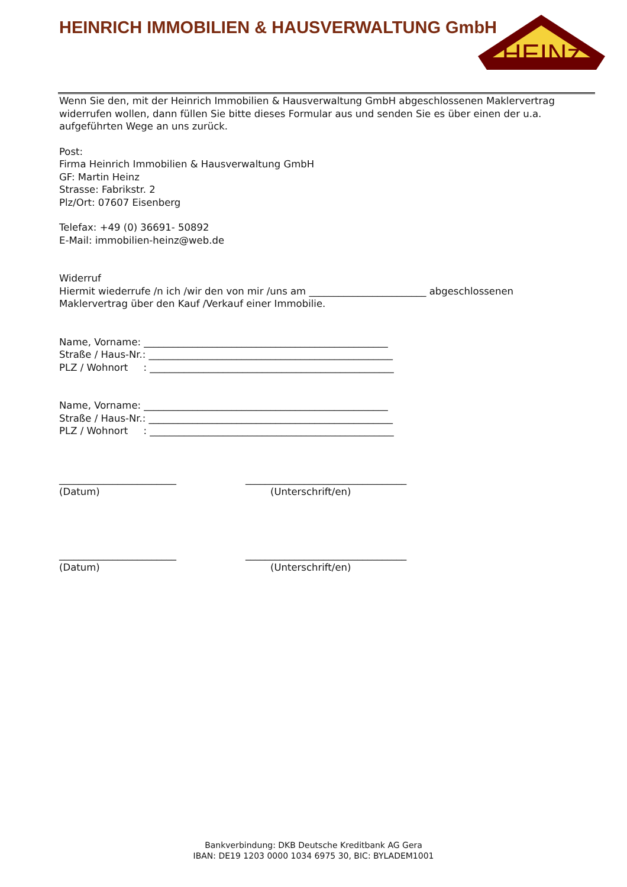HEINRICH IMMOBILIEN & HAUSVERWALTUNG GmbH
HEINz
Wenn Sie den, mit der Heinrich Immobilien & Hausverwaltung GmbH abgeschlossenen Maklervertrag widerrufen wollen, dann füllen Sie bitte dieses Formular aus und senden Sie es über einen der u.a. aufgeführten Wege an uns zurück.
Post:
Firma Heinrich Immobilien & Hausverwaltung GmbH
GF: Martin Heinz
Strasse: Fabrikstr. 2
Plz/Ort: 07607 Eisenberg
Telefax: +49 (0) 36691- 50892
E-Mail: immobilien-heinz@web.de
Widerruf
Hiermit wiederrufe /n ich /wir den von mir /uns am ________________________ abgeschlossenen Maklervertrag über den Kauf /Verkauf einer Immobilie.
Name, Vorname: __________________________________________________
Straße / Haus-Nr.: __________________________________________________
PLZ / Wohnort : __________________________________________________
Name, Vorname: __________________________________________________
Straße / Haus-Nr.: __________________________________________________
PLZ / Wohnort : __________________________________________________
________________________
(Datum)
_________________________________
(Unterschrift/en)
________________________
(Datum)
_________________________________
(Unterschrift/en)
Bankverbindung: DKB Deutsche Kreditbank AG Gera
IBAN: DE19 1203 0000 1034 6975 30, BIC: BYLADEM1001